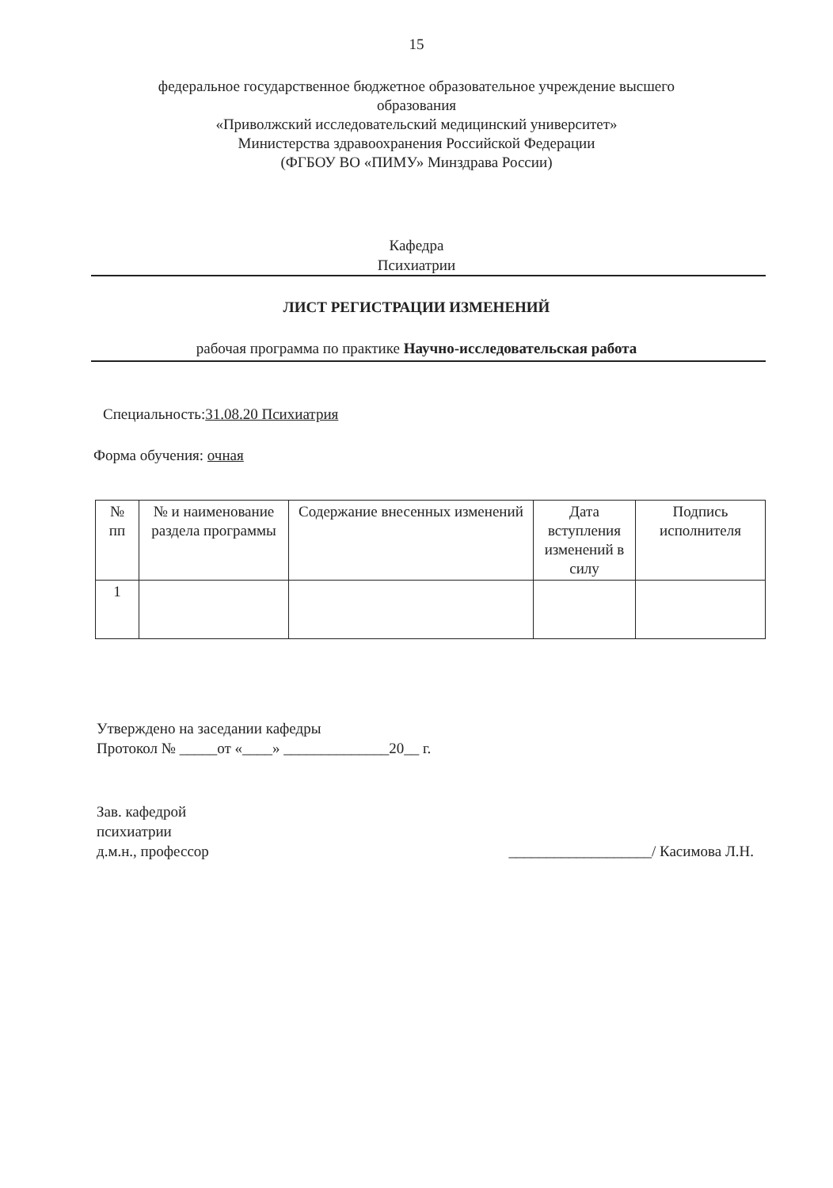15
федеральное государственное бюджетное образовательное учреждение высшего
образования
«Приволжский исследовательский медицинский университет»
Министерства здравоохранения Российской Федерации
(ФГБОУ ВО «ПИМУ» Минздрава России)
Кафедра
Психиатрии
ЛИСТ РЕГИСТРАЦИИ ИЗМЕНЕНИЙ
рабочая программа по практике Научно-исследовательская работа
Специальность:31.08.20 Психиатрия
Форма обучения: очная
| № пп | № и наименование раздела программы | Содержание внесенных изменений | Дата вступления изменений в силу | Подпись исполнителя |
| --- | --- | --- | --- | --- |
| 1 | | | | |
Утверждено на заседании кафедры
Протокол № _____от «____» ______________20__ г.
Зав. кафедрой
психиатрии
д.м.н., профессор
___________________/ Касимова Л.Н.